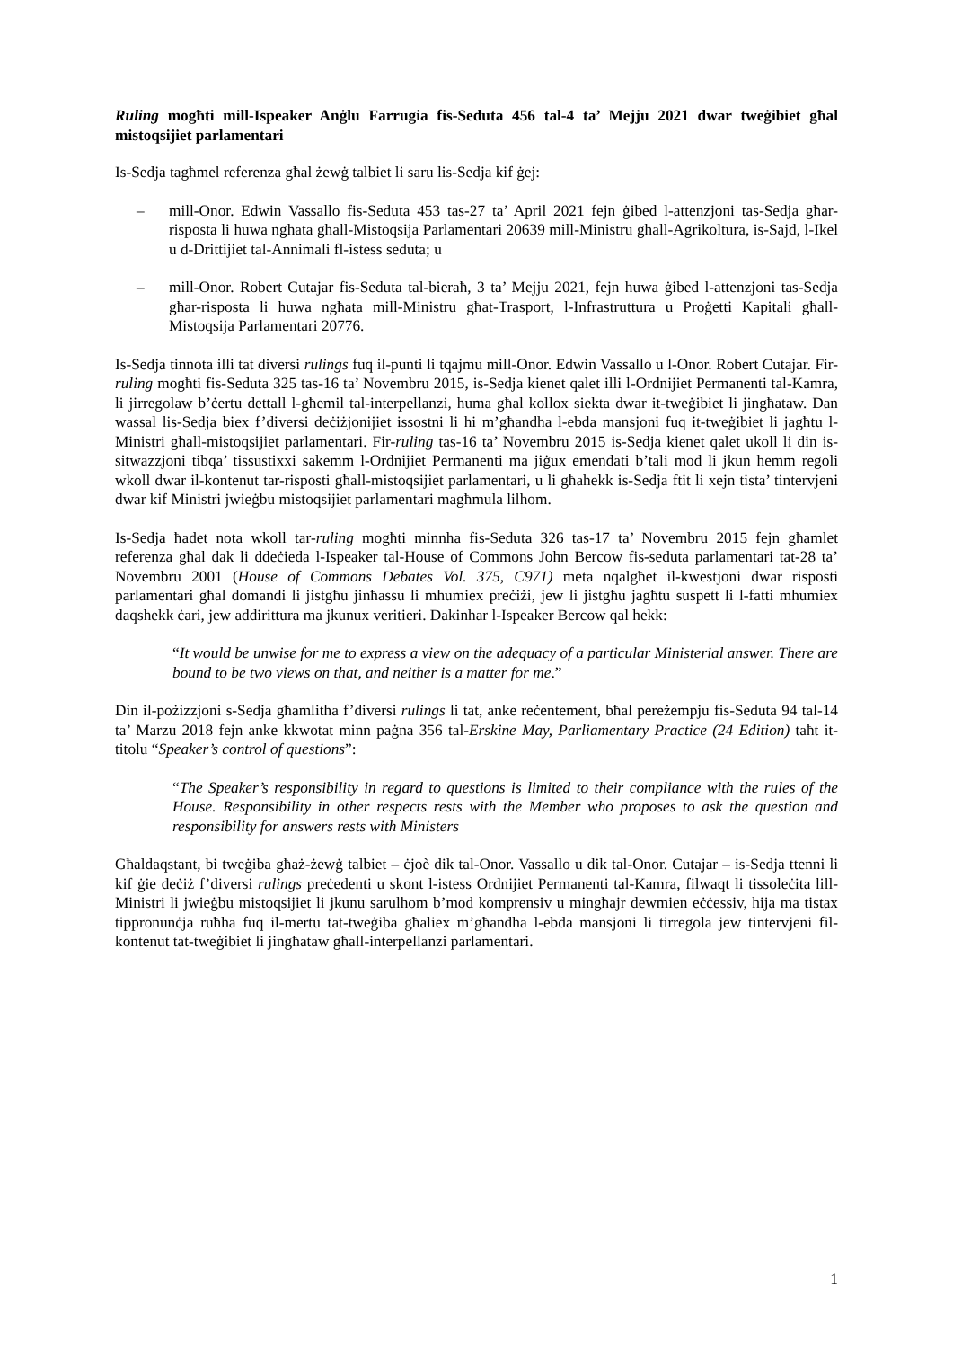Ruling mogħti mill-Ispeaker Anġlu Farrugia fis-Seduta 456 tal-4 ta’ Mejju 2021 dwar tweġibiet għal mistoqsijiet parlamentari
Is-Sedja tagħmel referenza għal żewġ talbiet li saru lis-Sedja kif ġej:
– mill-Onor. Edwin Vassallo fis-Seduta 453 tas-27 ta’ April 2021 fejn ġibed l-attenzjoni tas-Sedja għar-risposta li huwa ngħata għall-Mistoqsija Parlamentari 20639 mill-Ministru għall-Agrikoltura, is-Sajd, l-Ikel u d-Drittijiet tal-Annimali fl-istess seduta; u
– mill-Onor. Robert Cutajar fis-Seduta tal-bieraħ, 3 ta’ Mejju 2021, fejn huwa ġibed l-attenzjoni tas-Sedja għar-risposta li huwa ngħata mill-Ministru għat-Trasport, l-Infrastruttura u Proġetti Kapitali għall-Mistoqsija Parlamentari 20776.
Is-Sedja tinnota illi tat diversi rulings fuq il-punti li tqajmu mill-Onor. Edwin Vassallo u l-Onor. Robert Cutajar. Fir-ruling mogħti fis-Seduta 325 tas-16 ta’ Novembru 2015, is-Sedja kienet qalet illi l-Ordnijiet Permanenti tal-Kamra, li jirregolaw b’ċertu dettall l-għemil tal-interpellanzi, huma għal kollox siekta dwar it-tweġibiet li jingħataw. Dan wassal lis-Sedja biex f’diversi deċiżjonijiet issostni li hi m’għandha l-ebda mansjoni fuq it-tweġibiet li jagħtu l-Ministri għall-mistoqsijiet parlamentari. Fir-ruling tas-16 ta’ Novembru 2015 is-Sedja kienet qalet ukoll li din is-sitwazzjoni tibqa’ tissustixxi sakemm l-Ordnijiet Permanenti ma jiġux emendati b’tali mod li jkun hemm regoli wkoll dwar il-kontenut tar-risposti għall-mistoqsijiet parlamentari, u li għahekk is-Sedja ftit li xejn tista’ tintervjeni dwar kif Ministri jwieġbu mistoqsijiet parlamentari magħmula lilhom.
Is-Sedja ħadet nota wkoll tar-ruling mogħti minnha fis-Seduta 326 tas-17 ta’ Novembru 2015 fejn għamlet referenza għal dak li ddeċieda l-Ispeaker tal-House of Commons John Bercow fis-seduta parlamentari tat-28 ta’ Novembru 2001 (House of Commons Debates Vol. 375, C971) meta nqalgħet il-kwestjoni dwar risposti parlamentari għal domandi li jistgħu jinħassu li mhumiex preċiżi, jew li jistgħu jagħtu suspett li l-fatti mhumiex daqshekk ċari, jew addirittura ma jkunux veritieri. Dakinhar l-Ispeaker Bercow qal hekk:
“It would be unwise for me to express a view on the adequacy of a particular Ministerial answer. There are bound to be two views on that, and neither is a matter for me.”
Din il-pożizzjoni s-Sedja għamlitha f’diversi rulings li tat, anke reċentement, bħal pereżempju fis-Seduta 94 tal-14 ta’ Marzu 2018 fejn anke kkwotat minn paġna 356 tal-Erskine May, Parliamentary Practice (24 Edition) taħt it-titolu “Speaker’s control of questions”:
“The Speaker’s responsibility in regard to questions is limited to their compliance with the rules of the House. Responsibility in other respects rests with the Member who proposes to ask the question and responsibility for answers rests with Ministers
Għaldaqstant, bi tweġiba għaż-żewġ talbiet – ċjoè dik tal-Onor. Vassallo u dik tal-Onor. Cutajar – is-Sedja ttenni li kif ġie deċiż f’diversi rulings preċedenti u skont l-istess Ordnijiet Permanenti tal-Kamra, filwaqt li tissoleċita lill-Ministri li jwieġbu mistoqsijiet li jkunu sarulhom b’mod komprensiv u mingħajr dewmien eċċessiv, hija ma tistax tippronunċja ruħha fuq il-mertu tat-tweġiba għaliex m’għandha l-ebda mansjoni li tirregola jew tintervjeni fil-kontenut tat-tweġibiet li jingħataw għall-interpellanzi parlamentari.
1